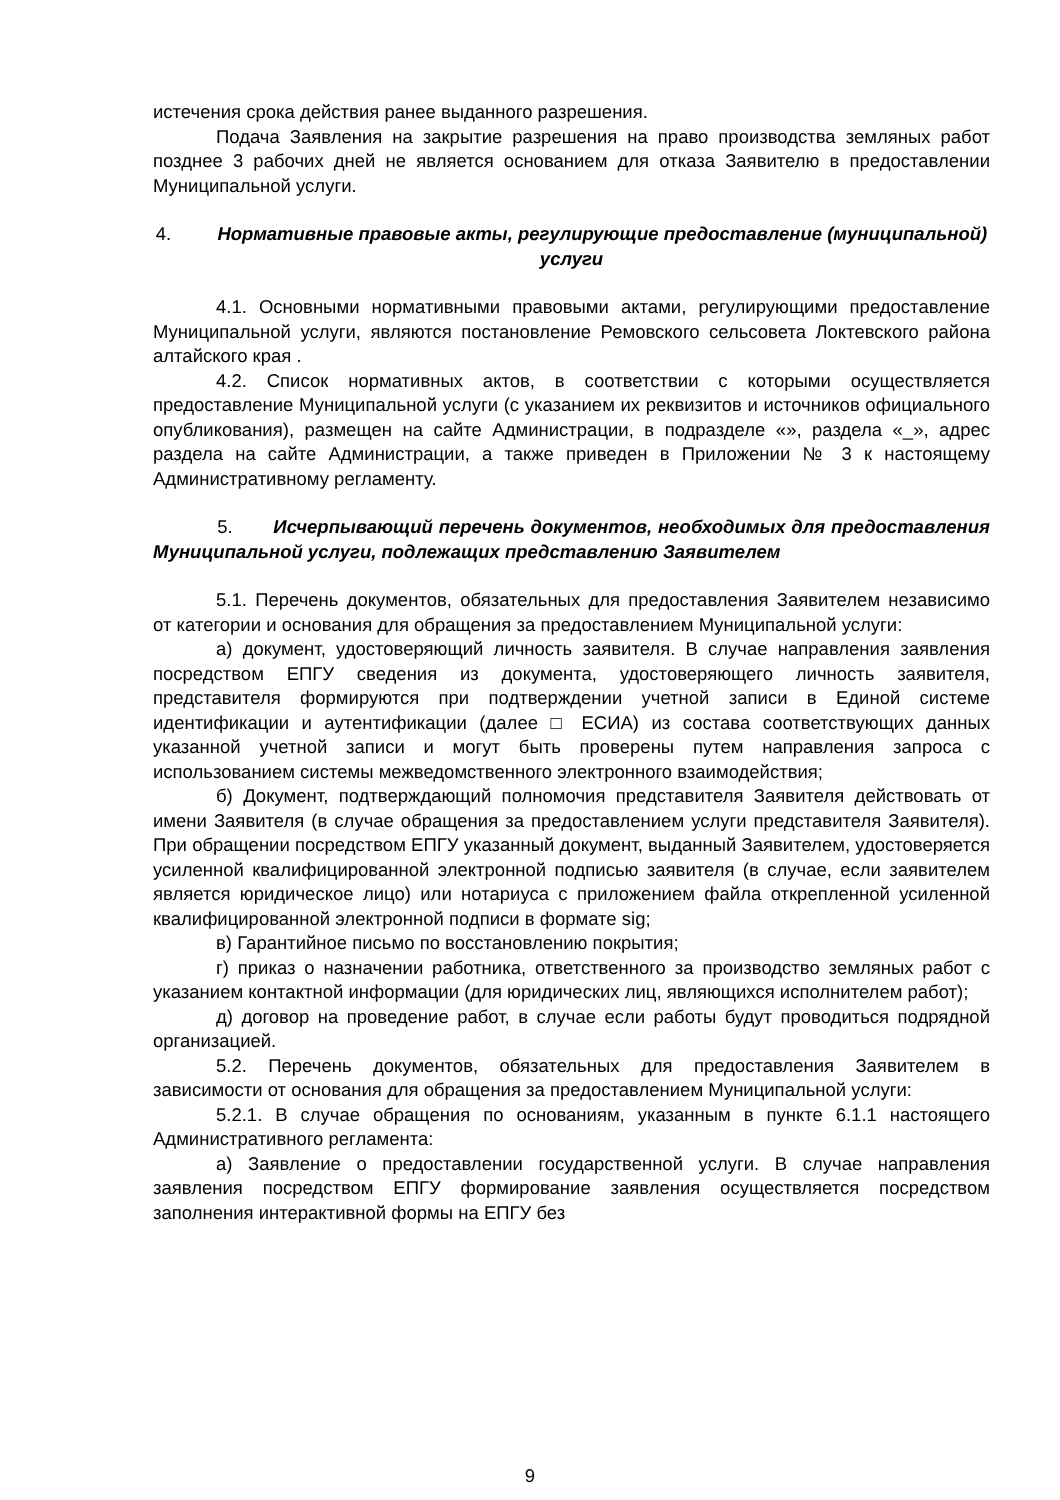истечения срока действия ранее выданного разрешения.
Подача Заявления на закрытие разрешения на право производства земляных работ позднее 3 рабочих дней не является основанием для отказа Заявителю в предоставлении Муниципальной услуги.
4. Нормативные правовые акты, регулирующие предоставление (муниципальной) услуги
4.1. Основными нормативными правовыми актами, регулирующими предоставление Муниципальной услуги, являются постановление Ремовского сельсовета Локтевского района алтайского края .
4.2. Список нормативных актов, в соответствии с которыми осуществляется предоставление Муниципальной услуги (с указанием их реквизитов и источников официального опубликования), размещен на сайте Администрации, в подразделе «», раздела «_», адрес раздела на сайте Администрации, а также приведен в Приложении № 3 к настоящему Административному регламенту.
5. Исчерпывающий перечень документов, необходимых для предоставления Муниципальной услуги, подлежащих представлению Заявителем
5.1. Перечень документов, обязательных для предоставления Заявителем независимо от категории и основания для обращения за предоставлением Муниципальной услуги:
а) документ, удостоверяющий личность заявителя. В случае направления заявления посредством ЕПГУ сведения из документа, удостоверяющего личность заявителя, представителя формируются при подтверждении учетной записи в Единой системе идентификации и аутентификации (далее □ ЕСИА) из состава соответствующих данных указанной учетной записи и могут быть проверены путем направления запроса с использованием системы межведомственного электронного взаимодействия;
б) Документ, подтверждающий полномочия представителя Заявителя действовать от имени Заявителя (в случае обращения за предоставлением услуги представителя Заявителя). При обращении посредством ЕПГУ указанный документ, выданный Заявителем, удостоверяется усиленной квалифицированной электронной подписью заявителя (в случае, если заявителем является юридическое лицо) или нотариуса с приложением файла открепленной усиленной квалифицированной электронной подписи в формате sig;
в) Гарантийное письмо по восстановлению покрытия;
г) приказ о назначении работника, ответственного за производство земляных работ с указанием контактной информации (для юридических лиц, являющихся исполнителем работ);
д) договор на проведение работ, в случае если работы будут проводиться подрядной организацией.
5.2. Перечень документов, обязательных для предоставления Заявителем в зависимости от основания для обращения за предоставлением Муниципальной услуги:
5.2.1. В случае обращения по основаниям, указанным в пункте 6.1.1 настоящего Административного регламента:
а) Заявление о предоставлении государственной услуги. В случае направления заявления посредством ЕПГУ формирование заявления осуществляется посредством заполнения интерактивной формы на ЕПГУ без
9